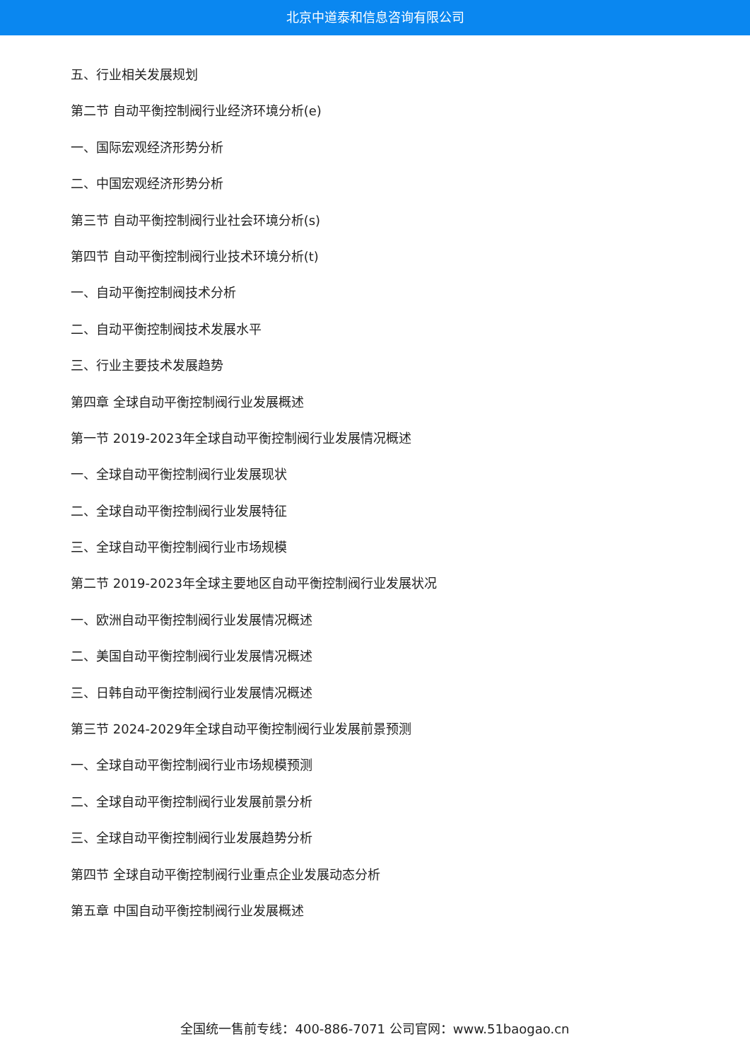北京中道泰和信息咨询有限公司
五、行业相关发展规划
第二节 自动平衡控制阀行业经济环境分析(e)
一、国际宏观经济形势分析
二、中国宏观经济形势分析
第三节 自动平衡控制阀行业社会环境分析(s)
第四节 自动平衡控制阀行业技术环境分析(t)
一、自动平衡控制阀技术分析
二、自动平衡控制阀技术发展水平
三、行业主要技术发展趋势
第四章 全球自动平衡控制阀行业发展概述
第一节 2019-2023年全球自动平衡控制阀行业发展情况概述
一、全球自动平衡控制阀行业发展现状
二、全球自动平衡控制阀行业发展特征
三、全球自动平衡控制阀行业市场规模
第二节 2019-2023年全球主要地区自动平衡控制阀行业发展状况
一、欧洲自动平衡控制阀行业发展情况概述
二、美国自动平衡控制阀行业发展情况概述
三、日韩自动平衡控制阀行业发展情况概述
第三节 2024-2029年全球自动平衡控制阀行业发展前景预测
一、全球自动平衡控制阀行业市场规模预测
二、全球自动平衡控制阀行业发展前景分析
三、全球自动平衡控制阀行业发展趋势分析
第四节 全球自动平衡控制阀行业重点企业发展动态分析
第五章 中国自动平衡控制阀行业发展概述
全国统一售前专线：400-886-7071 公司官网：www.51baogao.cn